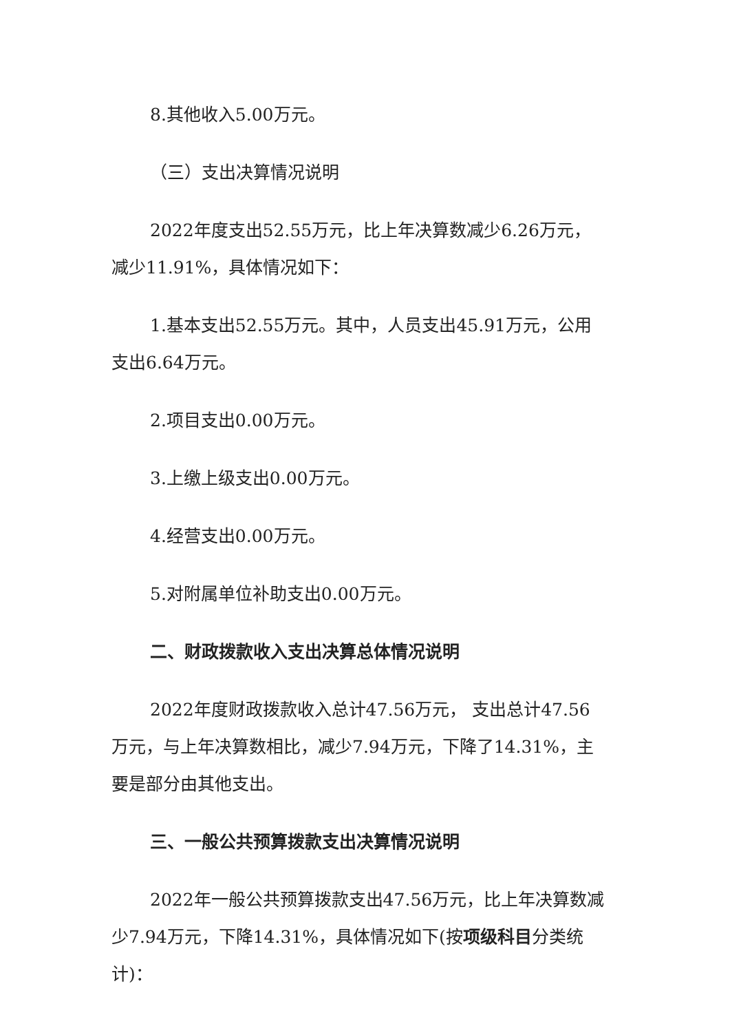8.其他收入5.00万元。
（三）支出决算情况说明
2022年度支出52.55万元，比上年决算数减少6.26万元，减少11.91%，具体情况如下：
1.基本支出52.55万元。其中，人员支出45.91万元，公用支出6.64万元。
2.项目支出0.00万元。
3.上缴上级支出0.00万元。
4.经营支出0.00万元。
5.对附属单位补助支出0.00万元。
二、财政拨款收入支出决算总体情况说明
2022年度财政拨款收入总计47.56万元， 支出总计47.56万元，与上年决算数相比，减少7.94万元，下降了14.31%，主要是部分由其他支出。
三、一般公共预算拨款支出决算情况说明
2022年一般公共预算拨款支出47.56万元，比上年决算数减少7.94万元，下降14.31%，具体情况如下(按项级科目分类统计)：